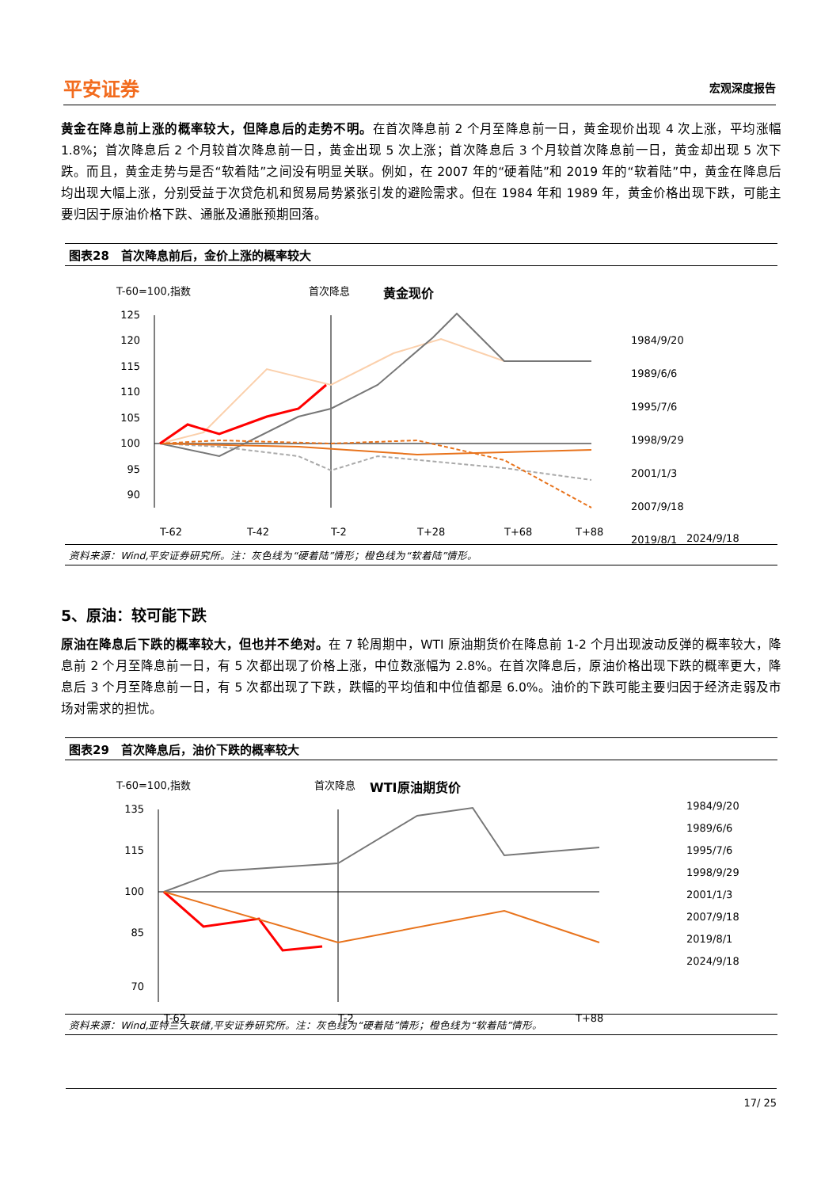平安证券 宏观深度报告
黄金在降息前上涨的概率较大，但降息后的走势不明。在首次降息前 2 个月至降息前一日，黄金现价出现 4 次上涨，平均涨幅 1.8%；首次降息后 2 个月较首次降息前一日，黄金出现 5 次上涨；首次降息后 3 个月较首次降息前一日，黄金却出现 5 次下跌。而且，黄金走势与是否“软着陆”之间没有明显关联。例如，在 2007 年的“硬着陆”和 2019 年的“软着陆”中，黄金在降息后均出现大幅上涨，分别受益于次贷危机和贸易局势紧张引发的避险需求。但在 1984 年和 1989 年，黄金价格出现下跌，可能主要归因于原油价格下跌、通胀及通胀预期回落。
图表28　首次降息前后，金价上涨的概率较大
T-60=100,指数
首次降息
黄金现价
125
120
115
110
105
100
95
90
T-62
T-42
T-2
T+28
T+68
T+88
1984/9/20
1989/6/6
1995/7/6
1998/9/29
2001/1/3
2007/9/18
2019/8/1
2024/9/18
资料来源：Wind,平安证券研究所。注：灰色线为“硬着陆”情形；橙色线为“软着陆”情形。
5、原油：较可能下跌
原油在降息后下跌的概率较大，但也并不绝对。在 7 轮周期中，WTI 原油期货价在降息前 1-2 个月出现波动反弹的概率较大，降息前 2 个月至降息前一日，有 5 次都出现了价格上涨，中位数涨幅为 2.8%。在首次降息后，原油价格出现下跌的概率更大，降息后 3 个月至降息前一日，有 5 次都出现了下跌，跌幅的平均值和中位值都是 6.0%。油价的下跌可能主要归因于经济走弱及市场对需求的担忧。
图表29　首次降息后，油价下跌的概率较大
T-60=100,指数
首次降息
WTI原油期货价
135
115
100
85
70
T-62
T-2
T+88
1984/9/20
1989/6/6
1995/7/6
1998/9/29
2001/1/3
2007/9/18
2019/8/1
2024/9/18
资料来源：Wind,亚特兰大联储,平安证券研究所。注：灰色线为“硬着陆”情形；橙色线为“软着陆”情形。
17/ 25